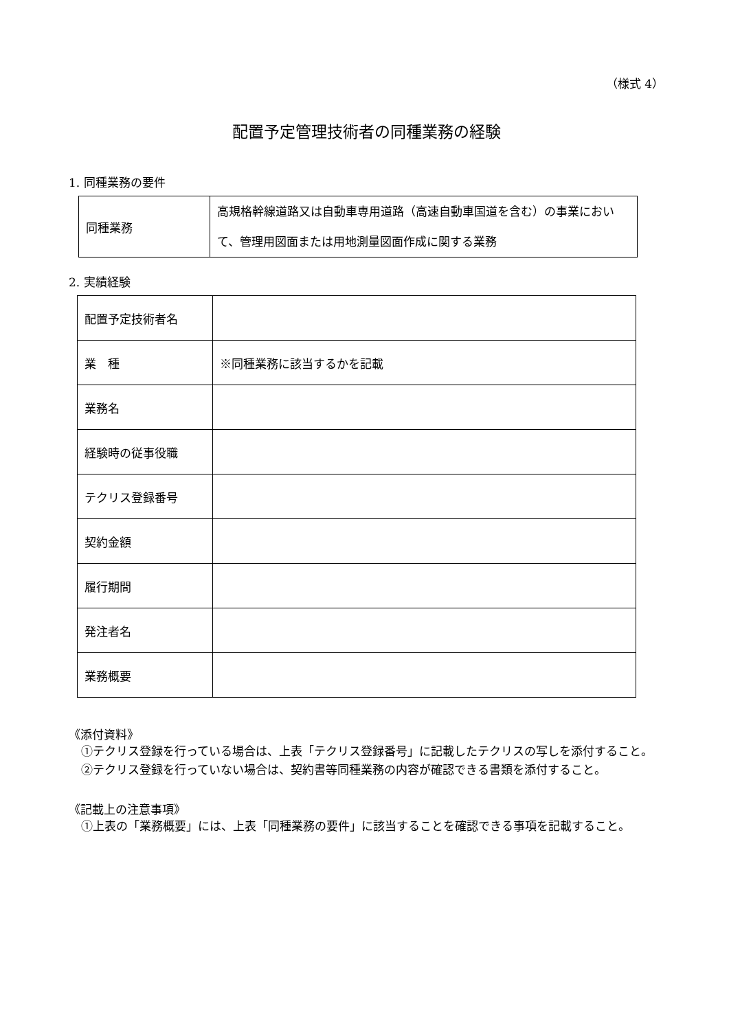（様式 4）
配置予定管理技術者の同種業務の経験
1. 同種業務の要件
| 同種業務 | 高規格幹線道路又は自動車専用道路（高速自動車国道を含む）の事業において、管理用図面または用地測量図面作成に関する業務 |
2. 実績経験
| 配置予定技術者名 | |
| 業 種 | ※同種業務に該当するかを記載 |
| 業務名 | |
| 経験時の従事役職 | |
| テクリス登録番号 | |
| 契約金額 | |
| 履行期間 | |
| 発注者名 | |
| 業務概要 | |
《添付資料》
①テクリス登録を行っている場合は、上表「テクリス登録番号」に記載したテクリスの写しを添付すること。
②テクリス登録を行っていない場合は、契約書等同種業務の内容が確認できる書類を添付すること。
《記載上の注意事項》
①上表の「業務概要」には、上表「同種業務の要件」に該当することを確認できる事項を記載すること。